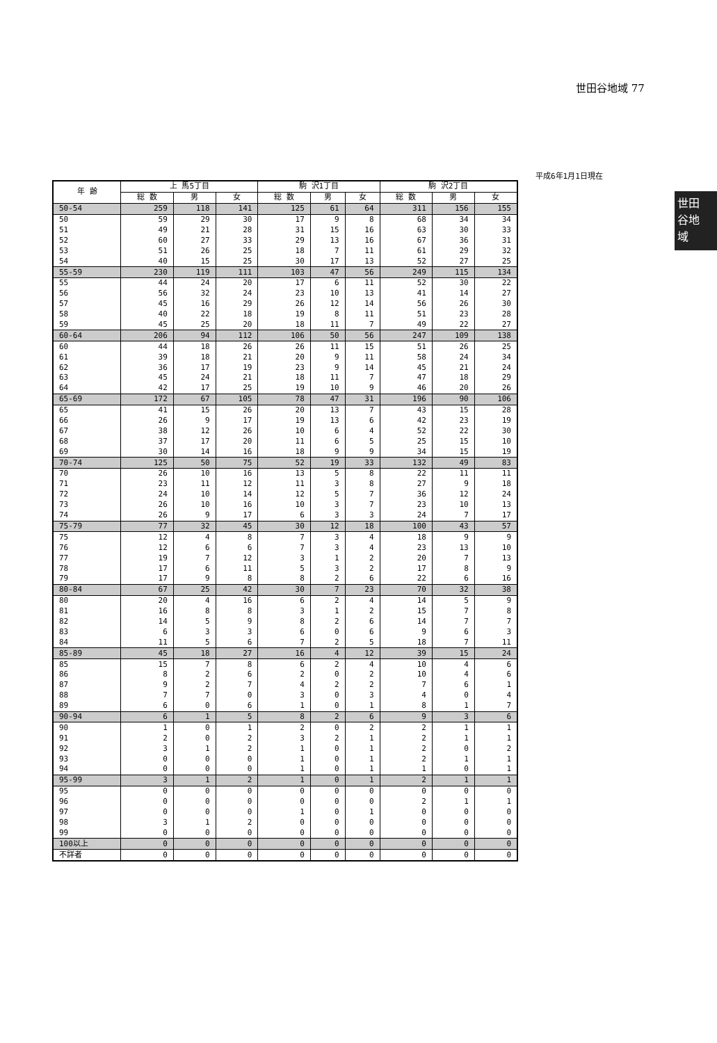世田谷地域 77
平成6年1月1日現在
世田
谷地
域
| 年 齢 | 上 馬5丁目 | | | 駒 沢1丁目 | | | 駒 沢2丁目 | | |
| --- | --- | --- | --- | --- | --- | --- | --- | --- | --- |
| | 総 数 | 男 | 女 | 総 数 | 男 | 女 | 総 数 | 男 | 女 |
| 50-54 | 259 | 118 | 141 | 125 | 61 | 64 | 311 | 156 | 155 |
| 50 | 59 | 29 | 30 | 17 | 9 | 8 | 68 | 34 | 34 |
| 51 | 49 | 21 | 28 | 31 | 15 | 16 | 63 | 30 | 33 |
| 52 | 60 | 27 | 33 | 29 | 13 | 16 | 67 | 36 | 31 |
| 53 | 51 | 26 | 25 | 18 | 7 | 11 | 61 | 29 | 32 |
| 54 | 40 | 15 | 25 | 30 | 17 | 13 | 52 | 27 | 25 |
| 55-59 | 230 | 119 | 111 | 103 | 47 | 56 | 249 | 115 | 134 |
| 55 | 44 | 24 | 20 | 17 | 6 | 11 | 52 | 30 | 22 |
| 56 | 56 | 32 | 24 | 23 | 10 | 13 | 41 | 14 | 27 |
| 57 | 45 | 16 | 29 | 26 | 12 | 14 | 56 | 26 | 30 |
| 58 | 40 | 22 | 18 | 19 | 8 | 11 | 51 | 23 | 28 |
| 59 | 45 | 25 | 20 | 18 | 11 | 7 | 49 | 22 | 27 |
| 60-64 | 206 | 94 | 112 | 106 | 50 | 56 | 247 | 109 | 138 |
| 60 | 44 | 18 | 26 | 26 | 11 | 15 | 51 | 26 | 25 |
| 61 | 39 | 18 | 21 | 20 | 9 | 11 | 58 | 24 | 34 |
| 62 | 36 | 17 | 19 | 23 | 9 | 14 | 45 | 21 | 24 |
| 63 | 45 | 24 | 21 | 18 | 11 | 7 | 47 | 18 | 29 |
| 64 | 42 | 17 | 25 | 19 | 10 | 9 | 46 | 20 | 26 |
| 65-69 | 172 | 67 | 105 | 78 | 47 | 31 | 196 | 90 | 106 |
| 65 | 41 | 15 | 26 | 20 | 13 | 7 | 43 | 15 | 28 |
| 66 | 26 | 9 | 17 | 19 | 13 | 6 | 42 | 23 | 19 |
| 67 | 38 | 12 | 26 | 10 | 6 | 4 | 52 | 22 | 30 |
| 68 | 37 | 17 | 20 | 11 | 6 | 5 | 25 | 15 | 10 |
| 69 | 30 | 14 | 16 | 18 | 9 | 9 | 34 | 15 | 19 |
| 70-74 | 125 | 50 | 75 | 52 | 19 | 33 | 132 | 49 | 83 |
| 70 | 26 | 10 | 16 | 13 | 5 | 8 | 22 | 11 | 11 |
| 71 | 23 | 11 | 12 | 11 | 3 | 8 | 27 | 9 | 18 |
| 72 | 24 | 10 | 14 | 12 | 5 | 7 | 36 | 12 | 24 |
| 73 | 26 | 10 | 16 | 10 | 3 | 7 | 23 | 10 | 13 |
| 74 | 26 | 9 | 17 | 6 | 3 | 3 | 24 | 7 | 17 |
| 75-79 | 77 | 32 | 45 | 30 | 12 | 18 | 100 | 43 | 57 |
| 75 | 12 | 4 | 8 | 7 | 3 | 4 | 18 | 9 | 9 |
| 76 | 12 | 6 | 6 | 7 | 3 | 4 | 23 | 13 | 10 |
| 77 | 19 | 7 | 12 | 3 | 1 | 2 | 20 | 7 | 13 |
| 78 | 17 | 6 | 11 | 5 | 3 | 2 | 17 | 8 | 9 |
| 79 | 17 | 9 | 8 | 8 | 2 | 6 | 22 | 6 | 16 |
| 80-84 | 67 | 25 | 42 | 30 | 7 | 23 | 70 | 32 | 38 |
| 80 | 20 | 4 | 16 | 6 | 2 | 4 | 14 | 5 | 9 |
| 81 | 16 | 8 | 8 | 3 | 1 | 2 | 15 | 7 | 8 |
| 82 | 14 | 5 | 9 | 8 | 2 | 6 | 14 | 7 | 7 |
| 83 | 6 | 3 | 3 | 6 | 0 | 6 | 9 | 6 | 3 |
| 84 | 11 | 5 | 6 | 7 | 2 | 5 | 18 | 7 | 11 |
| 85-89 | 45 | 18 | 27 | 16 | 4 | 12 | 39 | 15 | 24 |
| 85 | 15 | 7 | 8 | 6 | 2 | 4 | 10 | 4 | 6 |
| 86 | 8 | 2 | 6 | 2 | 0 | 2 | 10 | 4 | 6 |
| 87 | 9 | 2 | 7 | 4 | 2 | 2 | 7 | 6 | 1 |
| 88 | 7 | 7 | 0 | 3 | 0 | 3 | 4 | 0 | 4 |
| 89 | 6 | 0 | 6 | 1 | 0 | 1 | 8 | 1 | 7 |
| 90-94 | 6 | 1 | 5 | 8 | 2 | 6 | 9 | 3 | 6 |
| 90 | 1 | 0 | 1 | 2 | 0 | 2 | 2 | 1 | 1 |
| 91 | 2 | 0 | 2 | 3 | 2 | 1 | 2 | 1 | 1 |
| 92 | 3 | 1 | 2 | 1 | 0 | 1 | 2 | 0 | 2 |
| 93 | 0 | 0 | 0 | 1 | 0 | 1 | 2 | 1 | 1 |
| 94 | 0 | 0 | 0 | 1 | 0 | 1 | 1 | 0 | 1 |
| 95-99 | 3 | 1 | 2 | 1 | 0 | 1 | 2 | 1 | 1 |
| 95 | 0 | 0 | 0 | 0 | 0 | 0 | 0 | 0 | 0 |
| 96 | 0 | 0 | 0 | 0 | 0 | 0 | 2 | 1 | 1 |
| 97 | 0 | 0 | 0 | 1 | 0 | 1 | 0 | 0 | 0 |
| 98 | 3 | 1 | 2 | 0 | 0 | 0 | 0 | 0 | 0 |
| 99 | 0 | 0 | 0 | 0 | 0 | 0 | 0 | 0 | 0 |
| 100以上 | 0 | 0 | 0 | 0 | 0 | 0 | 0 | 0 | 0 |
| 不詳者 | 0 | 0 | 0 | 0 | 0 | 0 | 0 | 0 | 0 |